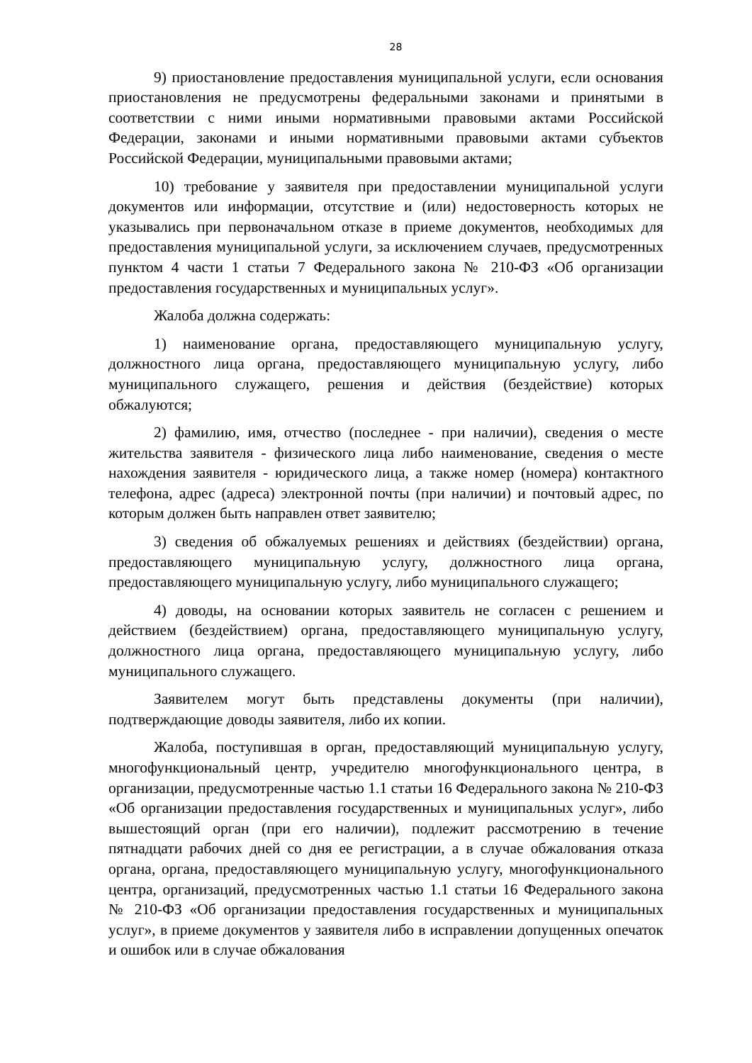28
9) приостановление предоставления муниципальной услуги, если основания приостановления не предусмотрены федеральными законами и принятыми в соответствии с ними иными нормативными правовыми актами Российской Федерации, законами и иными нормативными правовыми актами субъектов Российской Федерации, муниципальными правовыми актами;
10) требование у заявителя при предоставлении муниципальной услуги документов или информации, отсутствие и (или) недостоверность которых не указывались при первоначальном отказе в приеме документов, необходимых для предоставления муниципальной услуги, за исключением случаев, предусмотренных пунктом 4 части 1 статьи 7 Федерального закона № 210-ФЗ «Об организации предоставления государственных и муниципальных услуг».
Жалоба должна содержать:
1) наименование органа, предоставляющего муниципальную услугу, должностного лица органа, предоставляющего муниципальную услугу, либо муниципального служащего, решения и действия (бездействие) которых обжалуются;
2) фамилию, имя, отчество (последнее - при наличии), сведения о месте жительства заявителя - физического лица либо наименование, сведения о месте нахождения заявителя - юридического лица, а также номер (номера) контактного телефона, адрес (адреса) электронной почты (при наличии) и почтовый адрес, по которым должен быть направлен ответ заявителю;
3) сведения об обжалуемых решениях и действиях (бездействии) органа, предоставляющего муниципальную услугу, должностного лица органа, предоставляющего муниципальную услугу, либо муниципального служащего;
4) доводы, на основании которых заявитель не согласен с решением и действием (бездействием) органа, предоставляющего муниципальную услугу, должностного лица органа, предоставляющего муниципальную услугу, либо муниципального служащего.
Заявителем могут быть представлены документы (при наличии), подтверждающие доводы заявителя, либо их копии.
Жалоба, поступившая в орган, предоставляющий муниципальную услугу, многофункциональный центр, учредителю многофункционального центра, в организации, предусмотренные частью 1.1 статьи 16 Федерального закона № 210-ФЗ «Об организации предоставления государственных и муниципальных услуг», либо вышестоящий орган (при его наличии), подлежит рассмотрению в течение пятнадцати рабочих дней со дня ее регистрации, а в случае обжалования отказа органа, органа, предоставляющего муниципальную услугу, многофункционального центра, организаций, предусмотренных частью 1.1 статьи 16 Федерального закона № 210-ФЗ «Об организации предоставления государственных и муниципальных услуг», в приеме документов у заявителя либо в исправлении допущенных опечаток и ошибок или в случае обжалования